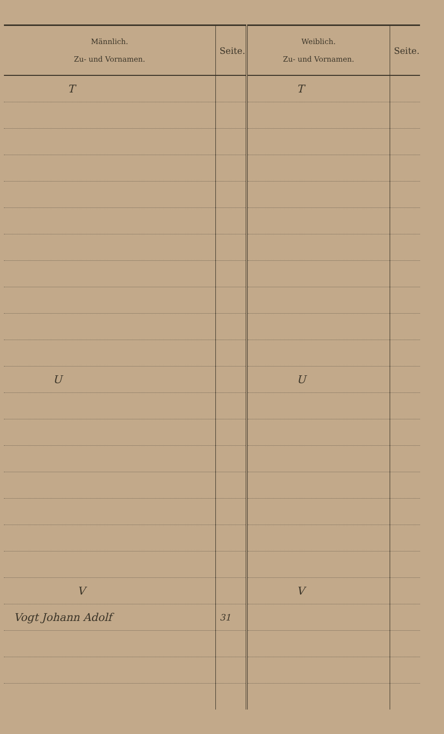| Männlich. Zu- und Vornamen. | Seite. | Weiblich. Zu- und Vornamen. | Seite. |
| --- | --- | --- | --- |
| T | | T | |
| U | | U | |
| V | | V | |
| Vogt Johann Adolf | 31 | | |